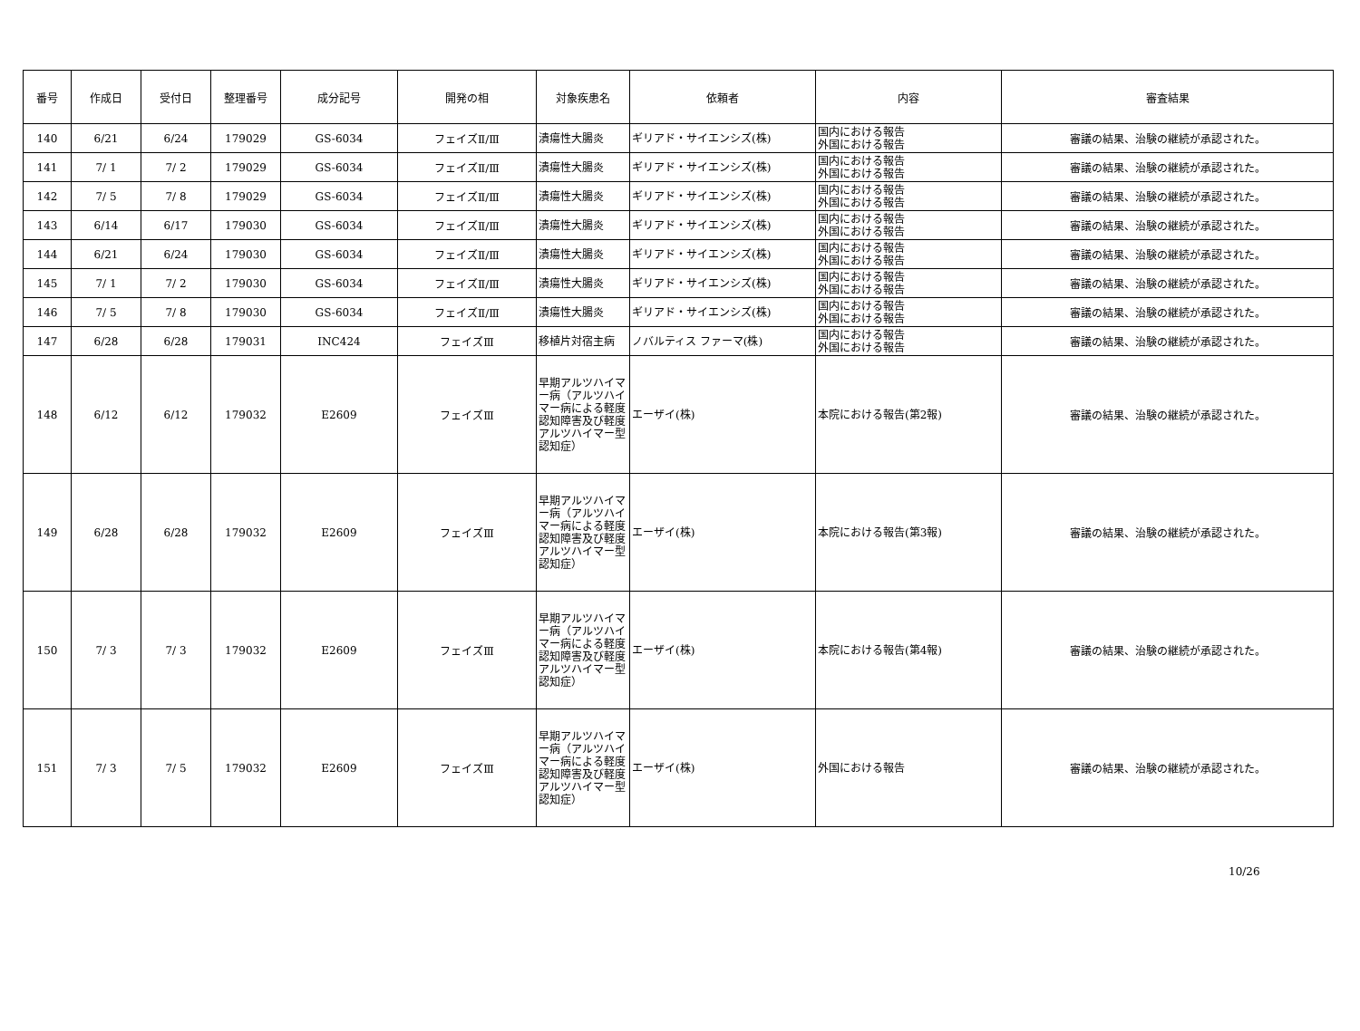| 番号 | 作成日 | 受付日 | 整理番号 | 成分記号 | 開発の相 | 対象疾患名 | 依頼者 | 内容 | 審査結果 |
| --- | --- | --- | --- | --- | --- | --- | --- | --- | --- |
| 140 | 6/21 | 6/24 | 179029 | GS-6034 | フェイズⅡ/Ⅲ | 潰瘍性大腸炎 | ギリアド・サイエンシズ(株) | 国内における報告 外国における報告 | 審議の結果、治験の継続が承認された。 |
| 141 | 7/ 1 | 7/ 2 | 179029 | GS-6034 | フェイズⅡ/Ⅲ | 潰瘍性大腸炎 | ギリアド・サイエンシズ(株) | 国内における報告 外国における報告 | 審議の結果、治験の継続が承認された。 |
| 142 | 7/ 5 | 7/ 8 | 179029 | GS-6034 | フェイズⅡ/Ⅲ | 潰瘍性大腸炎 | ギリアド・サイエンシズ(株) | 国内における報告 外国における報告 | 審議の結果、治験の継続が承認された。 |
| 143 | 6/14 | 6/17 | 179030 | GS-6034 | フェイズⅡ/Ⅲ | 潰瘍性大腸炎 | ギリアド・サイエンシズ(株) | 国内における報告 外国における報告 | 審議の結果、治験の継続が承認された。 |
| 144 | 6/21 | 6/24 | 179030 | GS-6034 | フェイズⅡ/Ⅲ | 潰瘍性大腸炎 | ギリアド・サイエンシズ(株) | 国内における報告 外国における報告 | 審議の結果、治験の継続が承認された。 |
| 145 | 7/ 1 | 7/ 2 | 179030 | GS-6034 | フェイズⅡ/Ⅲ | 潰瘍性大腸炎 | ギリアド・サイエンシズ(株) | 国内における報告 外国における報告 | 審議の結果、治験の継続が承認された。 |
| 146 | 7/ 5 | 7/ 8 | 179030 | GS-6034 | フェイズⅡ/Ⅲ | 潰瘍性大腸炎 | ギリアド・サイエンシズ(株) | 国内における報告 外国における報告 | 審議の結果、治験の継続が承認された。 |
| 147 | 6/28 | 6/28 | 179031 | INC424 | フェイズⅢ | 移植片対宿主病 | ノバルティス ファーマ(株) | 国内における報告 外国における報告 | 審議の結果、治験の継続が承認された。 |
| 148 | 6/12 | 6/12 | 179032 | E2609 | フェイズⅢ | 早期アルツハイマー病（アルツハイマー病による軽度認知障害及び軽度アルツハイマー型認知症） | エーザイ(株) | 本院における報告(第2報) | 審議の結果、治験の継続が承認された。 |
| 149 | 6/28 | 6/28 | 179032 | E2609 | フェイズⅢ | 早期アルツハイマー病（アルツハイマー病による軽度認知障害及び軽度アルツハイマー型認知症） | エーザイ(株) | 本院における報告(第3報) | 審議の結果、治験の継続が承認された。 |
| 150 | 7/ 3 | 7/ 3 | 179032 | E2609 | フェイズⅢ | 早期アルツハイマー病（アルツハイマー病による軽度認知障害及び軽度アルツハイマー型認知症） | エーザイ(株) | 本院における報告(第4報) | 審議の結果、治験の継続が承認された。 |
| 151 | 7/ 3 | 7/ 5 | 179032 | E2609 | フェイズⅢ | 早期アルツハイマー病（アルツハイマー病による軽度認知障害及び軽度アルツハイマー型認知症） | エーザイ(株) | 外国における報告 | 審議の結果、治験の継続が承認された。 |
10/26